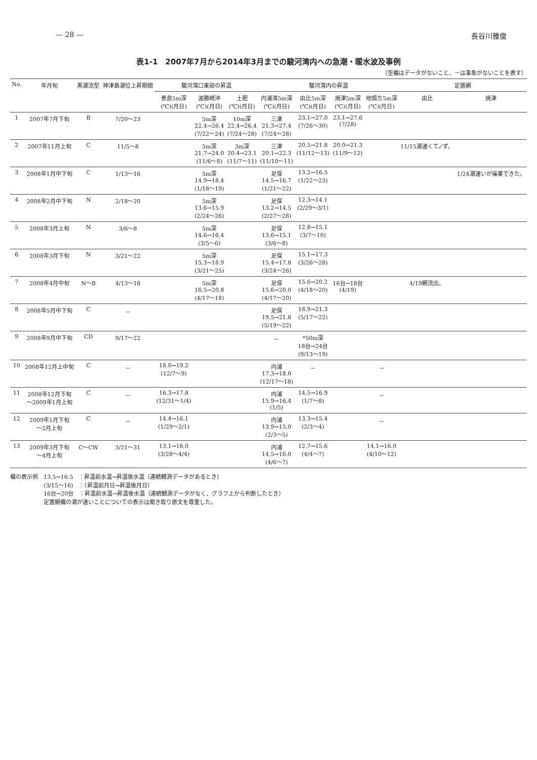— 28 — 長谷川雅俊
表1-1　2007年7月から2014年3月までの駿河湾内への急潮・暖水波及事例
（空欄はデータがないこと、－は事象がないことを表す）
| No. | 年月旬 | 黒潮流型 | 神津島潮位上昇期間 | 駿河湾口東部の昇温 | | | 駿河湾内の昇温 | | | | 定置網 | |
| --- | --- | --- | --- | --- | --- | --- | --- | --- | --- | --- | --- | --- |
| | | | | 表良5m深 (℃)(月日) | 波勝崎沖 (℃)(月日) | 土肥 (℃)(月日) | 内浦湾5m深 (℃)(月日) | 由比5m深 (℃)(月日) | 焼津5m深 (℃)(月日) | 地頭方5m深 (℃)(月日) | 由比 | 焼津 |
| 1 | 2007年7月下旬 | B | 7/20～23 | | 5m深 22.4→26.4 (7/22～24) | 10m深 22.4→26.4 (7/24～28) | 三津 21.3→27.4 (7/24～28) | 23.1→27.0 (7/26～30) | 23.1→27.6 (7/28) | | | |
| 2 | 2007年11月上旬 | C | 11/5～8 | | 5m深 21.7→24.0 (11/6～8) | 3m深 20.4→23.1 (11/7～11) | 三津 20.1→22.3 (11/10～11) | 20.5→21.8 (11/12～13) | 20.0→21.3 (11/9～12) | | 11/15潮速くて✓ず。 | |
| 3 | 2008年1月中下旬 | C | 1/13～16 | | 5m深 14.9→18.4 (1/18～19) | | 足保 14.5→16.7 (1/21～22) | 13.2→16.5 (1/22～23) | | | | 1/24潮速いが操業できた。 |
| 4 | 2008年2月中下旬 | N | 2/18～20 | | 5m深 13.6→15.9 (2/24～26) | | 足保 13.2→14.5 (2/27～28) | 12.3→14.1 (2/29～3/1) | | | | |
| 5 | 2008年3月上旬 | N | 3/6～8 | | 5m深 14.6→16.4 (3/5～6) | | 足保 13.6→15.1 (3/6～8) | 12.8→15.1 (3/7～10) | | | | |
| 6 | 2008年3月下旬 | N | 3/21～22 | | 5m深 15.3→18.9 (3/21～25) | | 足保 15.4→17.8 (3/24～26) | 15.1→17.3 (3/26～28) | | | | |
| 7 | 2008年4月中旬 | N～B | 4/13～16 | | 5m深 16.5→20.8 (4/17～18) | | 足保 15.6→20.0 (4/17～20) | 15.6→20.2 (4/18～20) | 16台→18台 (4/19) | | 4/19網流出。 | |
| 8 | 2008年5月中下旬 | C | － | | | | 足保 19.5→21.8 (5/19～22) | 18.9→21.3 (5/17～22) | | | | |
| 9 | 2008年9月中下旬 | CD | 9/17～22 | | | | － | *50m深 18台→24台 (9/13～19) | | | | |
| 10 | 2008年12月上中旬 | C | － | 18.0→19.2 (12/7～9) | | | 内浦 17.3→18.0 (12/17～18) | － | | － | | |
| 11 | 2008年12月下旬 ～2009年1月上旬 | C | － | 16.3→17.8 (12/31～1/4) | | | 内浦 15.9→16.4 (1/5) | 14.5→16.9 (1/7～8) | | － | | |
| 12 | 2009年1月下旬 ～2月上旬 | C | － | 14.4→16.1 (1/29～2/1) | | | 内浦 13.9→15.0 (2/3～5) | 13.3→15.4 (2/3～4) | | － | | |
| 13 | 2009年3月下旬 ～4月上旬 | C～CW | 3/21～31 | 13.1→16.0 (3/28～4/4) | | | 内浦 14.5→16.0 (4/6～7) | 12.7→15.6 (4/4～7) | | 14.1→16.0 (4/10～12) | | |
欄の表示例　13.5→16.5　：昇温前水温→昇温後水温（連続観測データがあるとき）
　　　　　　(3/15～16)　：（昇温前月日→昇温後月日）
　　　　　　16台→20台　：昇温前水温→昇温後水温（連続観測データがなく、グラフ上から判断したとき）
　　　　　　定置網欄の潮が速いことについての表示は聞き取り原文を尊重した。